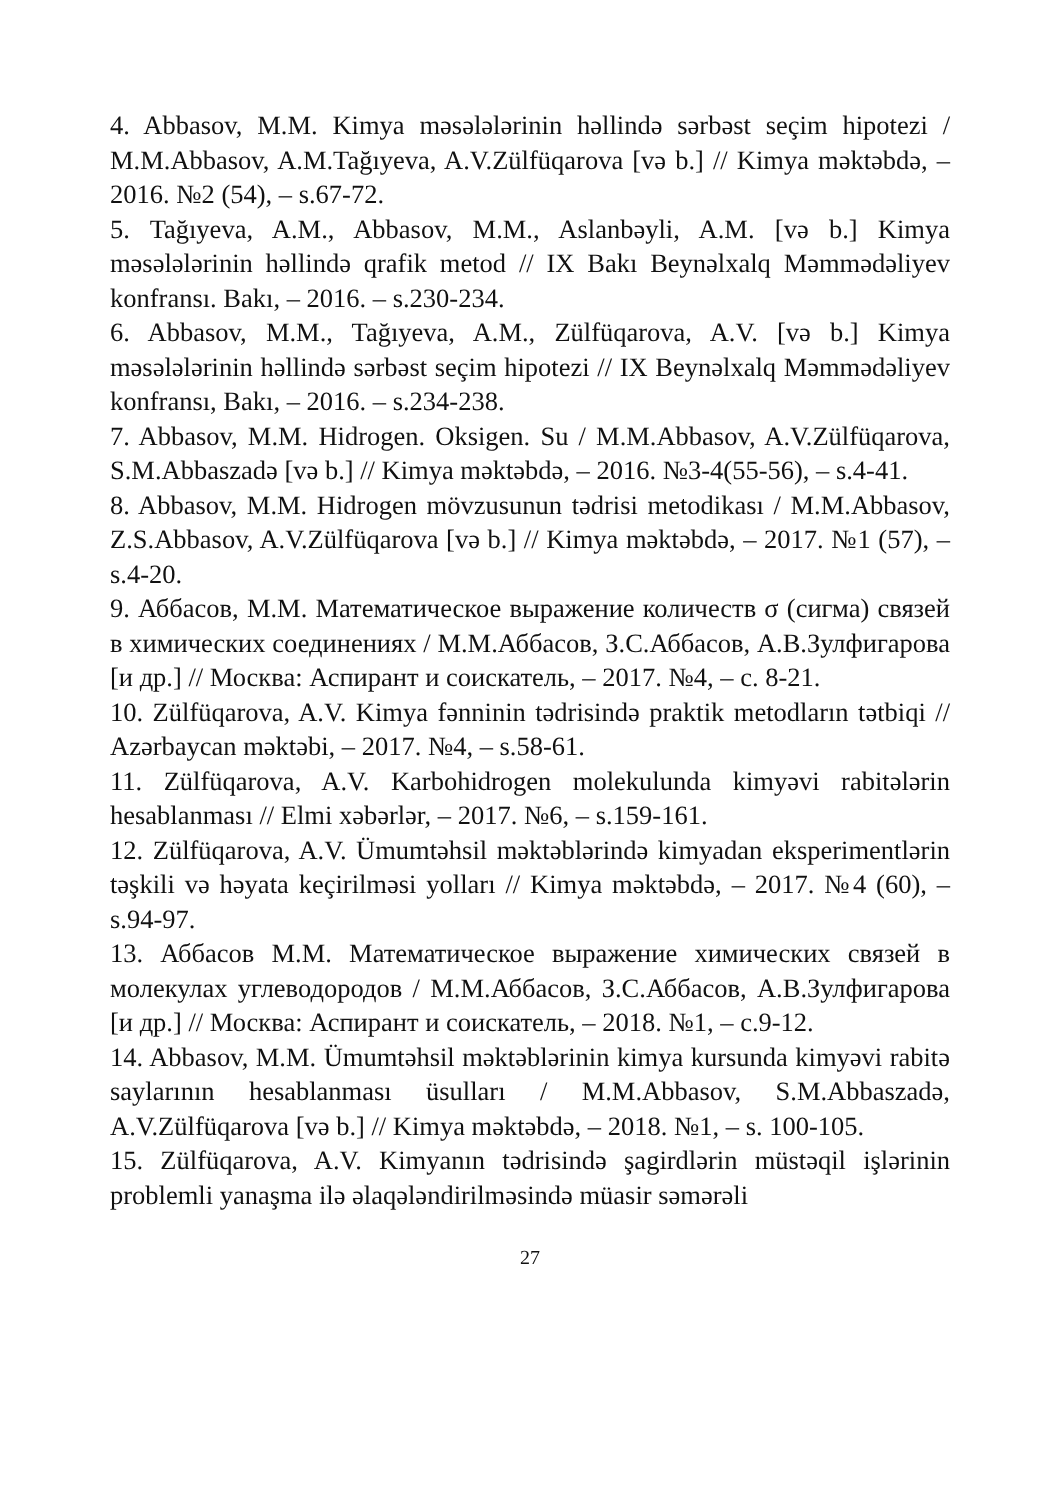4. Abbasov, M.M. Kimya məsələlərinin həllində sərbəst seçim hipotezi / M.M.Abbasov, A.M.Tağıyeva, A.V.Zülfüqarova [və b.] // Kimya məktəbdə, – 2016. №2 (54), – s.67-72.
5. Tağıyeva, A.M., Abbasov, M.M., Aslanbəyli, A.M. [və b.] Kimya məsələlərinin həllində qrafik metod // IX Bakı Beynəlxalq Məmmədəliyev konfransı. Bakı, – 2016. – s.230-234.
6. Abbasov, M.M., Tağıyeva, A.M., Zülfüqarova, A.V. [və b.] Kimya məsələlərinin həllində sərbəst seçim hipotezi // IX Beynəlxalq Məmmədəliyev konfransı, Bakı, – 2016. – s.234-238.
7. Abbasov, M.M. Hidrogen. Oksigen. Su / M.M.Abbasov, A.V.Zülfüqarova, S.M.Abbaszadə [və b.] // Kimya məktəbdə, – 2016. №3-4(55-56), – s.4-41.
8. Abbasov, M.M. Hidrogen mövzusunun tədrisi metodikası / M.M.Abbasov, Z.S.Abbasov, A.V.Zülfüqarova [və b.] // Kimya məktəbdə, – 2017. №1 (57), – s.4-20.
9. Аббасов, М.М. Математическое выражение количеств σ (сигма) связей в химических соединениях / М.М.Аббасов, З.С.Аббасов, А.В.Зулфигарова [и др.] // Москва: Аспирант и соискатель, – 2017. №4, – с. 8-21.
10. Zülfüqarova, A.V. Kimya fənninin tədrisində praktik metodların tətbiqi // Azərbaycan məktəbi, – 2017. №4, – s.58-61.
11. Zülfüqarova, A.V. Karbohidrogen molekulunda kimyəvi rabitələrin hesablanması // Elmi xəbərlər, – 2017. №6, – s.159-161.
12. Zülfüqarova, A.V. Ümumtəhsil məktəblərində kimyadan eksperimentlərin təşkili və həyata keçirilməsi yolları // Kimya məktəbdə, – 2017. №4 (60), – s.94-97.
13. Аббасов М.М. Математическое выражение химических связей в молекулах углеводородов / М.М.Аббасов, З.С.Аббасов, А.В.Зулфигарова [и др.] // Москва: Аспирант и соискатель, – 2018. №1, – с.9-12.
14. Abbasov, M.M. Ümumtəhsil məktəblərinin kimya kursunda kimyəvi rabitə saylarının hesablanması üsulları / M.M.Abbasov, S.M.Abbaszadə, A.V.Zülfüqarova [və b.] // Kimya məktəbdə, – 2018. №1, – s. 100-105.
15. Zülfüqarova, A.V. Kimyanın tədrisində şagirdlərin müstəqil işlərinin problemli yanaşma ilə əlaqələndirilməsində müasir səmərəli
27